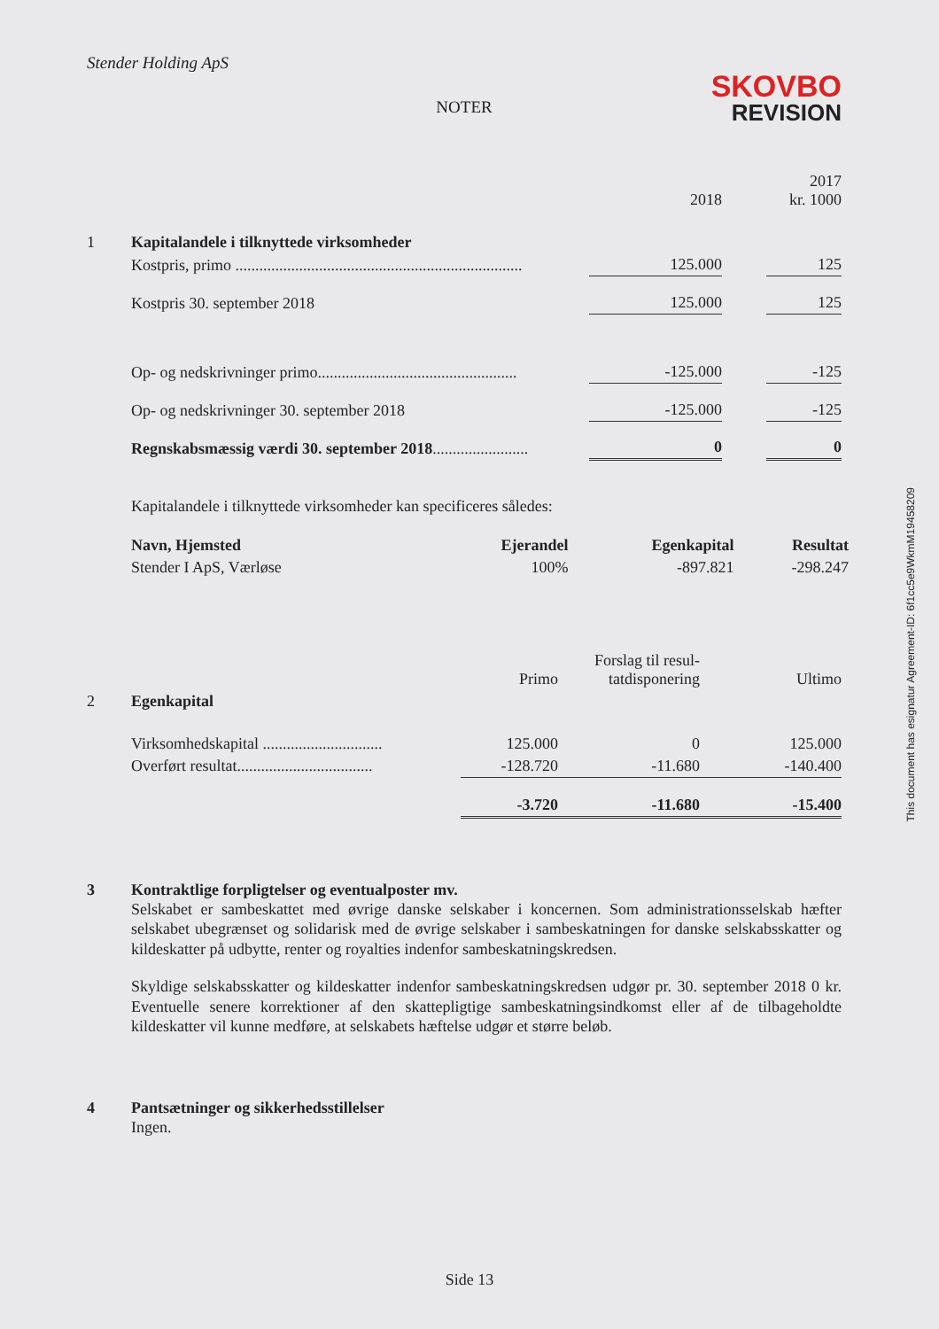Stender Holding ApS
SKOVBO
REVISION
NOTER
| | | 2018 | | 2017 kr. 1000 |
| 1 | Kapitalandele i tilknyttede virksomheder | | | |
| | Kostpris, primo ........................................................................ | 125.000 | | 125 |
| | Kostpris 30. september 2018 | 125.000 | | 125 |
| | Op- og nedskrivninger primo.................................................. | -125.000 | | -125 |
| | Op- og nedskrivninger 30. september 2018 | -125.000 | | -125 |
| | Regnskabsmæssig værdi 30. september 2018 ........................ | 0 | | 0 |
Kapitalandele i tilknyttede virksomheder kan specificeres således:
| Navn, Hjemsted | Ejerandel | Egenkapital | Resultat |
| --- | --- | --- | --- |
| Stender I ApS, Værløse | 100% | -897.821 | -298.247 |
| | | Primo | Forslag til resul- tatdisponering | Ultimo |
| 2 | Egenkapital | | | |
| | Virksomhedskapital .............................. | 125.000 | 0 | 125.000 |
| | Overført resultat.................................. | -128.720 | -11.680 | -140.400 |
| | | -3.720 | -11.680 | -15.400 |
3 Kontraktlige forpligtelser og eventualposter mv.
Selskabet er sambeskattet med øvrige danske selskaber i koncernen. Som administrationsselskab hæfter selskabet ubegrænset og solidarisk med de øvrige selskaber i sambeskatningen for danske selskabsskatter og kildeskatter på udbytte, renter og royalties indenfor sambeskatningskredsen.
Skyldige selskabsskatter og kildeskatter indenfor sambeskatningskredsen udgør pr. 30. september 2018 0 kr. Eventuelle senere korrektioner af den skattepligtige sambeskatningsindkomst eller af de tilbageholdte kildeskatter vil kunne medføre, at selskabets hæftelse udgør et større beløb.
4 Pantsætninger og sikkerhedsstillelser
Ingen.
This document has esignatur Agreement-ID: 6f1cc5e9WkmM19458209
Side 13